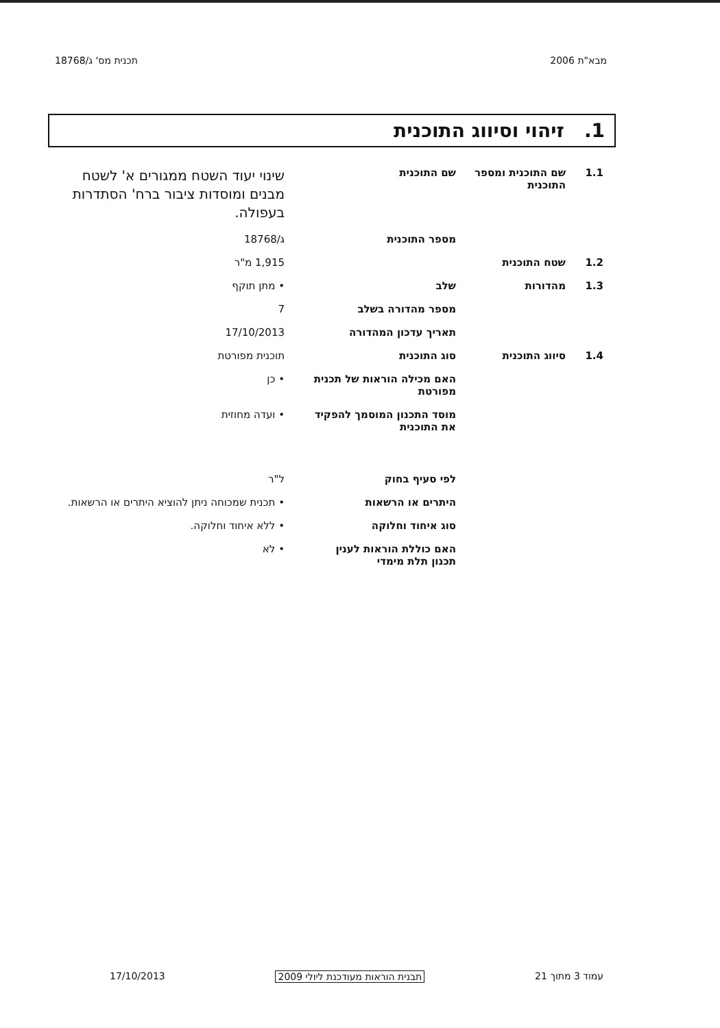מבא"ת 2006 תכנית מס' ג/18768
1. זיהוי וסיווג התוכנית
| 1.1 | שם התוכנית ומספר התוכנית | שם התוכנית | שינוי יעוד השטח ממגורים א' לשטח מבנים ומוסדות ציבור ברח' הסתדרות בעפולה. |
| | | מספר התוכנית | ג/18768 |
| 1.2 | שטח התוכנית | | 1,915 מ"ר |
| 1.3 | מהדורות | שלב | • מתן תוקף |
| | | מספר מהדורה בשלב | 7 |
| | | תאריך עדכון המהדורה | 17/10/2013 |
| 1.4 | סיווג התוכנית | סוג התוכנית | תוכנית מפורטת |
| | | האם מכילה הוראות של תכנית מפורטת | • כן |
| | | מוסד התכנון המוסמך להפקיד את התוכנית | • ועדה מחוזית |
| | | לפי סעיף בחוק | ל"ר |
| | | היתרים או הרשאות | • תכנית שמכוחה ניתן להוציא היתרים או הרשאות. |
| | | סוג איחוד וחלוקה | • ללא איחוד וחלוקה. |
| | | האם כוללת הוראות לענין תכנון תלת מימדי | • לא |
עמוד 3 מתוך 21 תבנית הוראות מעודכנת ליולי 2009 17/10/2013